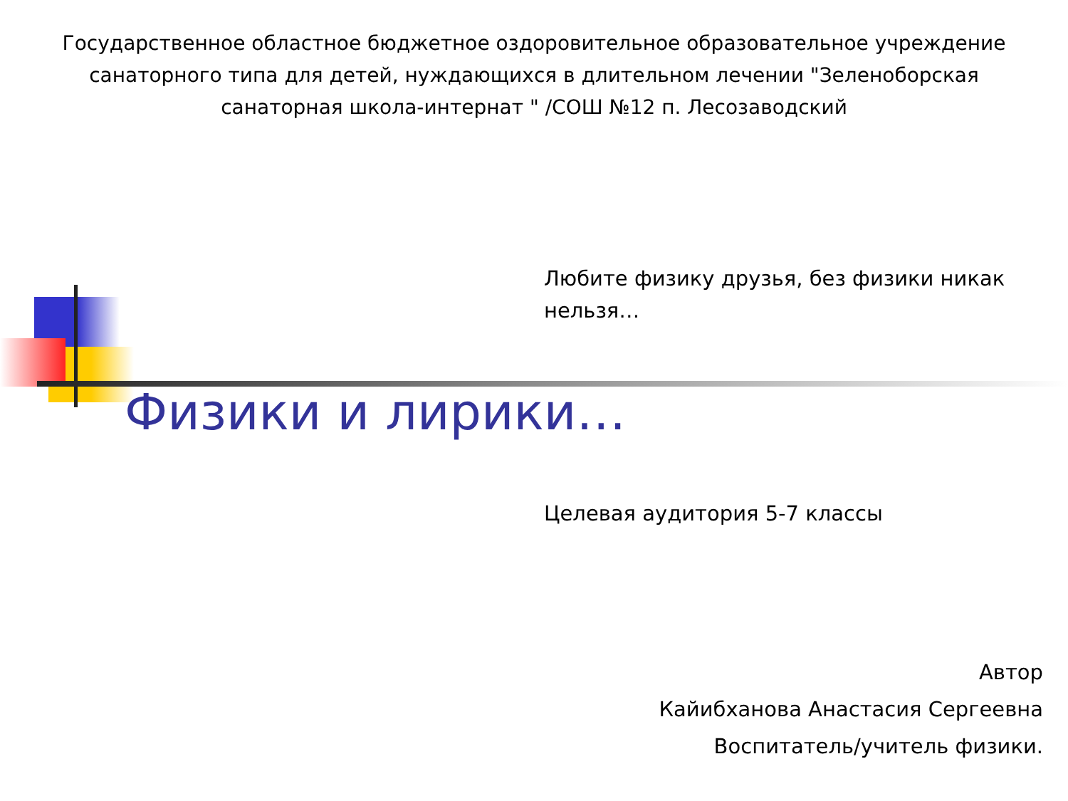Государственное областное бюджетное оздоровительное образовательное учреждение санаторного типа для детей, нуждающихся в длительном лечении "Зеленоборская санаторная школа-интернат " /СОШ №12 п. Лесозаводский
Любите физику друзья, без физики никак нельзя…
Физики и лирики…
Целевая аудитория 5-7 классы
Автор
Кайибханова Анастасия Сергеевна
Воспитатель/учитель физики.